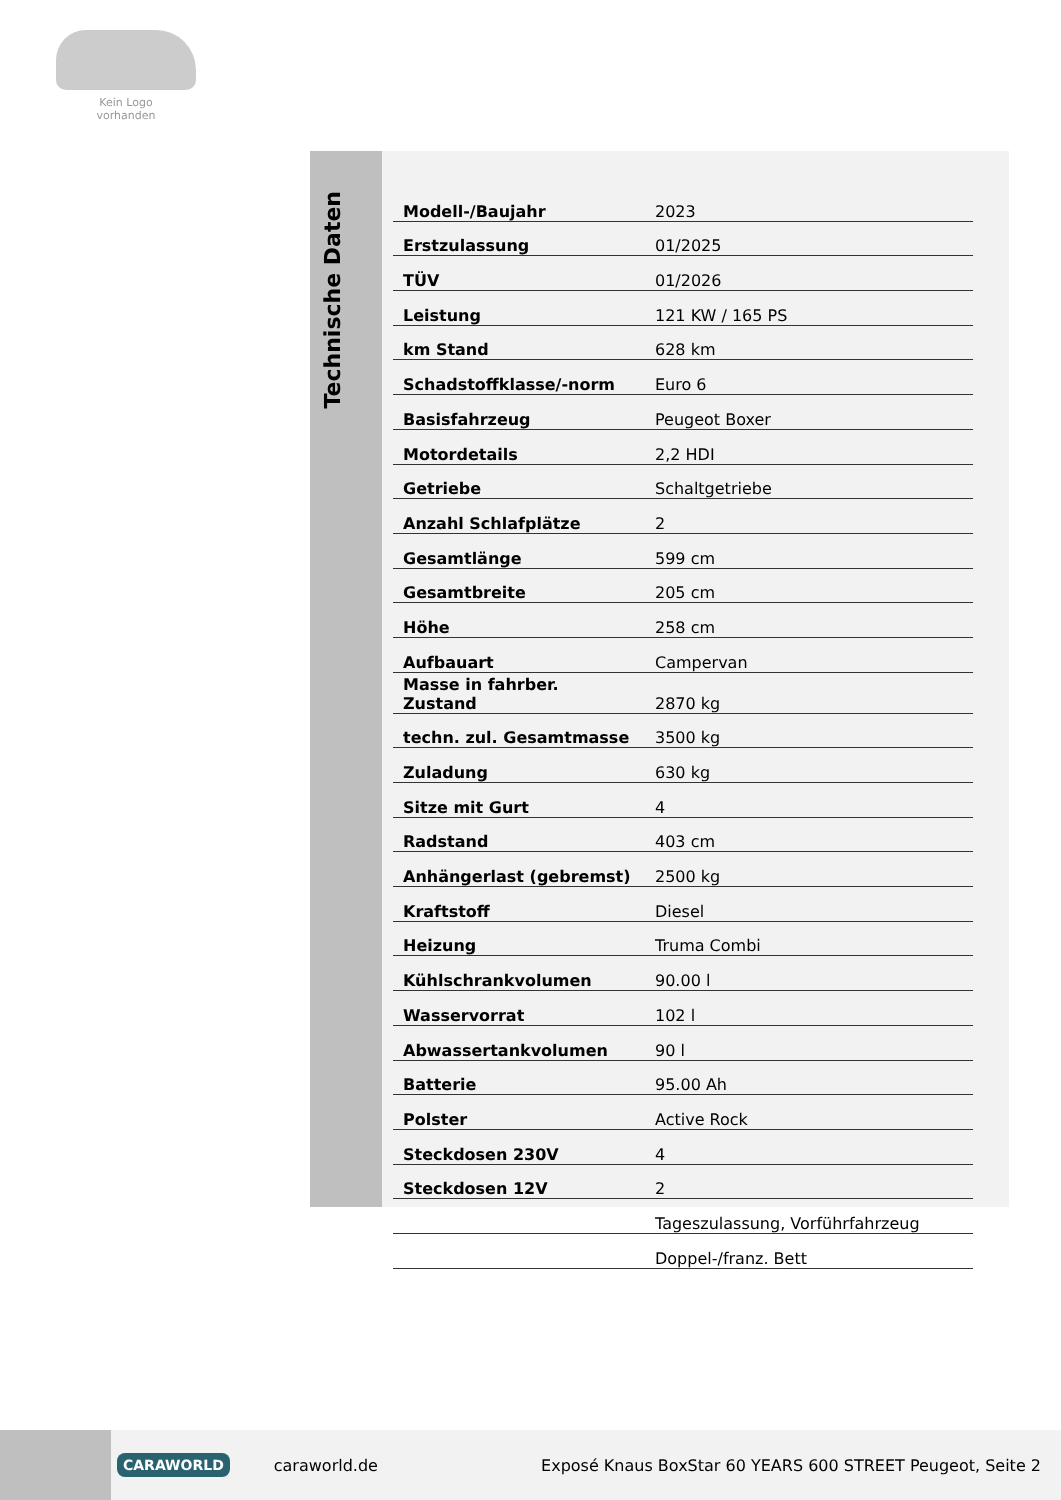Kein Logo
vorhanden
Technische Daten
| Modell-/Baujahr | 2023 |
| Erstzulassung | 01/2025 |
| TÜV | 01/2026 |
| Leistung | 121 KW / 165 PS |
| km Stand | 628 km |
| Schadstoffklasse/-norm | Euro 6 |
| Basisfahrzeug | Peugeot Boxer |
| Motordetails | 2,2 HDI |
| Getriebe | Schaltgetriebe |
| Anzahl Schlafplätze | 2 |
| Gesamtlänge | 599 cm |
| Gesamtbreite | 205 cm |
| Höhe | 258 cm |
| Aufbauart | Campervan |
| Masse in fahrber. Zustand | 2870 kg |
| techn. zul. Gesamtmasse | 3500 kg |
| Zuladung | 630 kg |
| Sitze mit Gurt | 4 |
| Radstand | 403 cm |
| Anhängerlast (gebremst) | 2500 kg |
| Kraftstoff | Diesel |
| Heizung | Truma Combi |
| Kühlschrankvolumen | 90.00 l |
| Wasservorrat | 102 l |
| Abwassertankvolumen | 90 l |
| Batterie | 95.00 Ah |
| Polster | Active Rock |
| Steckdosen 230V | 4 |
| Steckdosen 12V | 2 |
| | Tageszulassung, Vorführfahrzeug |
| | Doppel-/franz. Bett |
CARAWORLD caraworld.de Exposé Knaus BoxStar 60 YEARS 600 STREET Peugeot, Seite 2